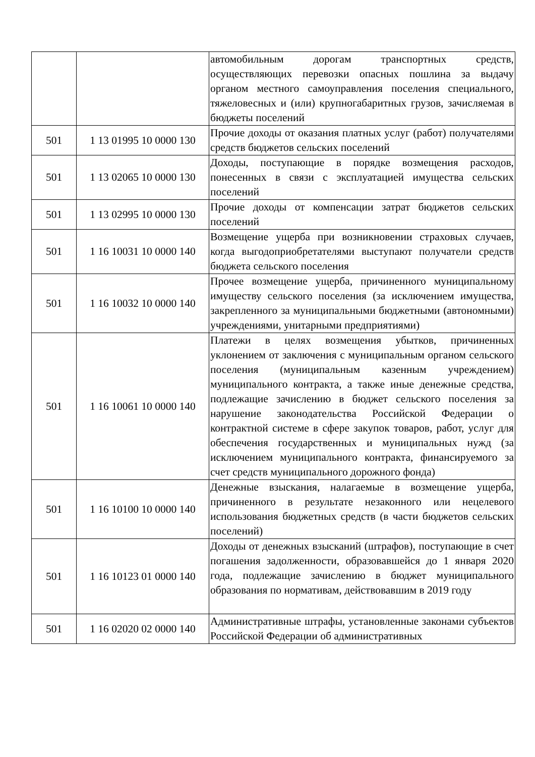| | | автомобильным дорогам транспортных средств, осуществляющих перевозки опасных пошлина за выдачу органом местного самоуправления поселения специального, тяжеловесных и (или) крупногабаритных грузов, зачисляемая в бюджеты поселений |
| 501 | 1 13 01995 10 0000 130 | Прочие доходы от оказания платных услуг (работ) получателями средств бюджетов сельских поселений |
| 501 | 1 13 02065 10 0000 130 | Доходы, поступающие в порядке возмещения расходов, понесенных в связи с эксплуатацией имущества сельских поселений |
| 501 | 1 13 02995 10 0000 130 | Прочие доходы от компенсации затрат бюджетов сельских поселений |
| 501 | 1 16 10031 10 0000 140 | Возмещение ущерба при возникновении страховых случаев, когда выгодоприобретателями выступают получатели средств бюджета сельского поселения |
| 501 | 1 16 10032 10 0000 140 | Прочее возмещение ущерба, причиненного муниципальному имуществу сельского поселения (за исключением имущества, закрепленного за муниципальными бюджетными (автономными) учреждениями, унитарными предприятиями) |
| 501 | 1 16 10061 10 0000 140 | Платежи в целях возмещения убытков, причиненных уклонением от заключения с муниципальным органом сельского поселения (муниципальным казенным учреждением) муниципального контракта, а также иные денежные средства, подлежащие зачислению в бюджет сельского поселения за нарушение законодательства Российской Федерации о контрактной системе в сфере закупок товаров, работ, услуг для обеспечения государственных и муниципальных нужд (за исключением муниципального контракта, финансируемого за счет средств муниципального дорожного фонда) |
| 501 | 1 16 10100 10 0000 140 | Денежные взыскания, налагаемые в возмещение ущерба, причиненного в результате незаконного или нецелевого использования бюджетных средств (в части бюджетов сельских поселений) |
| 501 | 1 16 10123 01 0000 140 | Доходы от денежных взысканий (штрафов), поступающие в счет погашения задолженности, образовавшейся до 1 января 2020 года, подлежащие зачислению в бюджет муниципального образования по нормативам, действовавшим в 2019 году |
| 501 | 1 16 02020 02 0000 140 | Административные штрафы, установленные законами субъектов Российской Федерации об административных |